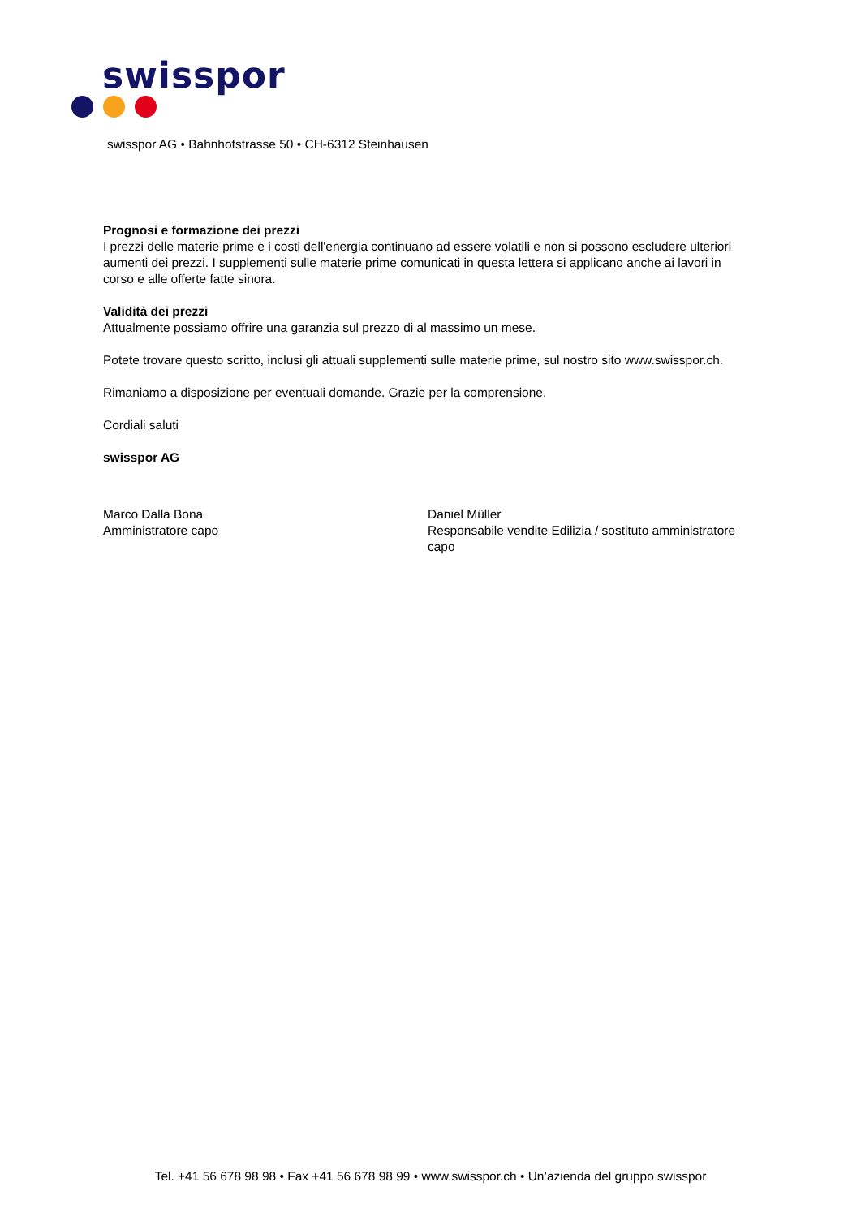swisspor
swisspor AG • Bahnhofstrasse 50 • CH-6312 Steinhausen
Prognosi e formazione dei prezzi
I prezzi delle materie prime e i costi dell'energia continuano ad essere volatili e non si possono escludere ulteriori aumenti dei prezzi. I supplementi sulle materie prime comunicati in questa lettera si applicano anche ai lavori in corso e alle offerte fatte sinora.
Validità dei prezzi
Attualmente possiamo offrire una garanzia sul prezzo di al massimo un mese.
Potete trovare questo scritto, inclusi gli attuali supplementi sulle materie prime, sul nostro sito www.swisspor.ch.
Rimaniamo a disposizione per eventuali domande. Grazie per la comprensione.
Cordiali saluti
swisspor AG
Marco Dalla Bona
Amministratore capo
Daniel Müller
Responsabile vendite Edilizia / sostituto amministratore capo
Tel. +41 56 678 98 98 • Fax +41 56 678 98 99 • www.swisspor.ch • Un’azienda del gruppo swisspor